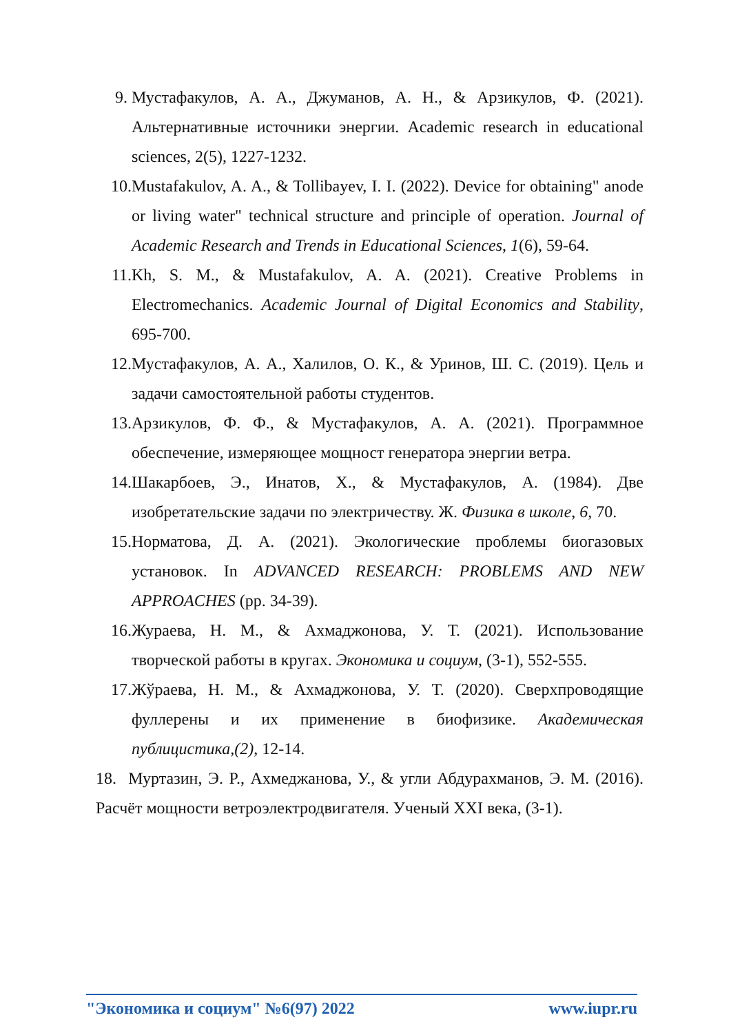9. Мустафакулов, А. А., Джуманов, А. Н., & Арзикулов, Ф. (2021). Альтернативные источники энергии. Academic research in educational sciences, 2(5), 1227-1232.
10. Mustafakulov, A. A., & Tollibayev, I. I. (2022). Device for obtaining" anode or living water" technical structure and principle of operation. Journal of Academic Research and Trends in Educational Sciences, 1(6), 59-64.
11. Kh, S. M., & Mustafakulov, A. A. (2021). Creative Problems in Electromechanics. Academic Journal of Digital Economics and Stability, 695-700.
12. Мустафакулов, А. А., Халилов, О. К., & Уринов, Ш. С. (2019). Цель и задачи самостоятельной работы студентов.
13. Арзикулов, Ф. Ф., & Мустафакулов, А. А. (2021). Программное обеспечение, измеряющее мощност генератора энергии ветра.
14. Шакарбоев, Э., Инатов, Х., & Мустафакулов, А. (1984). Две изобретательские задачи по электричеству. Ж. Физика в школе, 6, 70.
15. Норматова, Д. А. (2021). Экологические проблемы биогазовых установок. In ADVANCED RESEARCH: PROBLEMS AND NEW APPROACHES (pp. 34-39).
16. Жураева, Н. М., & Ахмаджонова, У. Т. (2021). Использование творческой работы в кругах. Экономика и социум, (3-1), 552-555.
17. Жўраева, Н. М., & Ахмаджонова, У. Т. (2020). Сверхпроводящие фуллерены и их применение в биофизике. Академическая публицистика,(2), 12-14.
18. Муртазин, Э. Р., Ахмеджанова, У., & угли Абдурахманов, Э. М. (2016). Расчёт мощности ветроэлектродвигателя. Ученый XXI века, (3-1).
"Экономика и социум" №6(97) 2022 www.iupr.ru